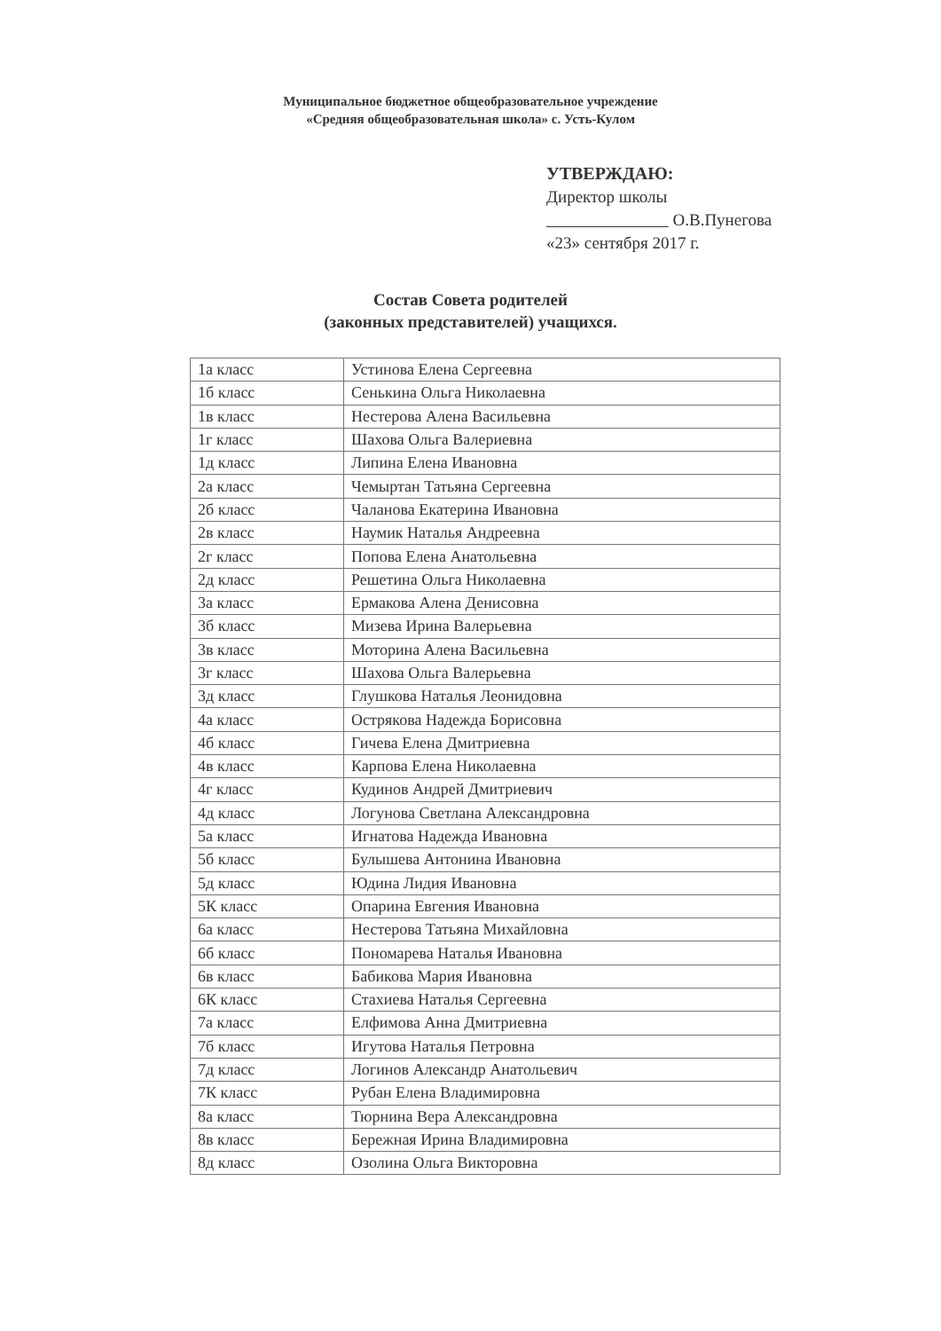Муниципальное бюджетное общеобразовательное учреждение
«Средняя общеобразовательная школа» с. Усть-Кулом
УТВЕРЖДАЮ:
Директор школы
О.В.Пунегова
«23» сентября 2017 г.
Состав Совета родителей
(законных представителей) учащихся.
| 1а класс | Устинова Елена Сергеевна |
| 1б класс | Сенькина Ольга Николаевна |
| 1в класс | Нестерова Алена Васильевна |
| 1г класс | Шахова Ольга Валериевна |
| 1д класс | Липина Елена Ивановна |
| 2а класс | Чемыртан Татьяна Сергеевна |
| 2б класс | Чаланова Екатерина Ивановна |
| 2в класс | Наумик Наталья Андреевна |
| 2г класс | Попова Елена Анатольевна |
| 2д класс | Решетина Ольга Николаевна |
| 3а класс | Ермакова Алена Денисовна |
| 3б класс | Мизева Ирина Валерьевна |
| 3в класс | Моторина Алена Васильевна |
| 3г класс | Шахова Ольга Валерьевна |
| 3д класс | Глушкова Наталья Леонидовна |
| 4а класс | Острякова Надежда Борисовна |
| 4б класс | Гичева Елена Дмитриевна |
| 4в класс | Карпова Елена Николаевна |
| 4г класс | Кудинов Андрей Дмитриевич |
| 4д класс | Логунова Светлана Александровна |
| 5а класс | Игнатова Надежда Ивановна |
| 5б класс | Булышева Антонина Ивановна |
| 5д класс | Юдина Лидия Ивановна |
| 5К класс | Опарина Евгения Ивановна |
| 6а класс | Нестерова Татьяна Михайловна |
| 6б класс | Пономарева Наталья Ивановна |
| 6в класс | Бабикова Мария Ивановна |
| 6К класс | Стахиева Наталья Сергеевна |
| 7а класс | Елфимова Анна Дмитриевна |
| 7б класс | Игутова Наталья Петровна |
| 7д класс | Логинов Александр Анатольевич |
| 7К класс | Рубан Елена Владимировна |
| 8а класс | Тюрнина Вера Александровна |
| 8в класс | Бережная Ирина Владимировна |
| 8д класс | Озолина Ольга Викторовна |